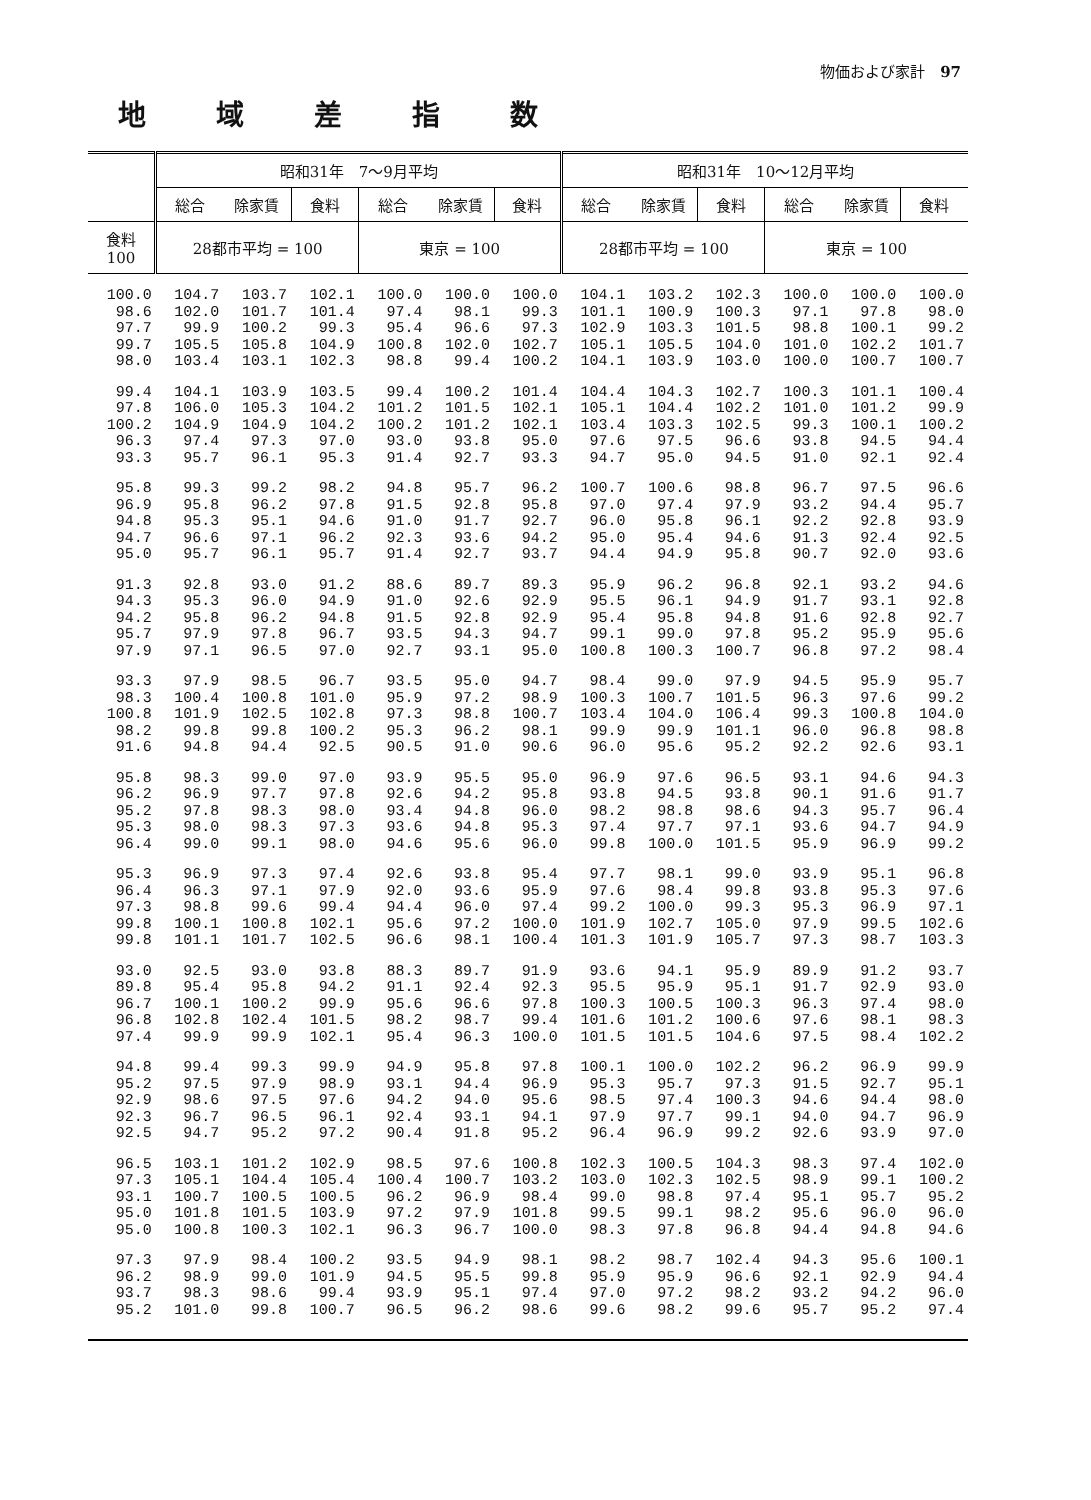物価および家計　97
地域差指数
| | 昭和31年 7～9月平均 | | | | | | 昭和31年 10～12月平均 | | | | | |
| --- | --- | --- | --- | --- | --- | --- | --- | --- | --- | --- | --- | --- |
| | 総合 | 除家賃 | 食料 | 総合 | 除家賃 | 食料 | 総合 | 除家賃 | 食料 | 総合 | 除家賃 | 食料 |
| 食料 100 | 28都市平均 = 100 | | | 東京 = 100 | | | 28都市平均 = 100 | | | 東京 = 100 | | |
| 100.0 98.6 97.7 99.7 98.0 | 104.7 102.0 99.9 105.5 103.4 | 103.7 101.7 100.2 105.8 103.1 | 102.1 101.4 99.3 104.9 102.3 | 100.0 97.4 95.4 100.8 98.8 | 100.0 98.1 96.6 102.0 99.4 | 100.0 99.3 97.3 102.7 100.2 | 104.1 101.1 102.9 105.1 104.1 | 103.2 100.9 103.3 105.5 103.9 | 102.3 100.3 101.5 104.0 103.0 | 100.0 97.1 98.8 101.0 100.0 | 100.0 97.8 100.1 102.2 100.7 | 100.0 98.0 99.2 101.7 100.7 |
| 99.4 97.8 100.2 96.3 93.3 | 104.1 106.0 104.9 97.4 95.7 | 103.9 105.3 104.9 97.3 96.1 | 103.5 104.2 104.2 97.0 95.3 | 99.4 101.2 100.2 93.0 91.4 | 100.2 101.5 101.2 93.8 92.7 | 101.4 102.1 102.1 95.0 93.3 | 104.4 105.1 103.4 97.6 94.7 | 104.3 104.4 103.3 97.5 95.0 | 102.7 102.2 102.5 96.6 94.5 | 100.3 101.0 99.3 93.8 91.0 | 101.1 101.2 100.1 94.5 92.1 | 100.4 99.9 100.2 94.4 92.4 |
| 95.8 96.9 94.8 94.7 95.0 | 99.3 95.8 95.3 96.6 95.7 | 99.2 96.2 95.1 97.1 96.1 | 98.2 97.8 94.6 96.2 95.7 | 94.8 91.5 91.0 92.3 91.4 | 95.7 92.8 91.7 93.6 92.7 | 96.2 95.8 92.7 94.2 93.7 | 100.7 97.0 96.0 95.0 94.4 | 100.6 97.4 95.8 95.4 94.9 | 98.8 97.9 96.1 94.6 95.8 | 96.7 93.2 92.2 91.3 90.7 | 97.5 94.4 92.8 92.4 92.0 | 96.6 95.7 93.9 92.5 93.6 |
| 91.3 94.3 94.2 95.7 97.9 | 92.8 95.3 95.8 97.9 97.1 | 93.0 96.0 96.2 97.8 96.5 | 91.2 94.9 94.8 96.7 97.0 | 88.6 91.0 91.5 93.5 92.7 | 89.7 92.6 92.8 94.3 93.1 | 89.3 92.9 92.9 94.7 95.0 | 95.9 95.5 95.4 99.1 100.8 | 96.2 96.1 95.8 99.0 100.3 | 96.8 94.9 94.8 97.8 100.7 | 92.1 91.7 91.6 95.2 96.8 | 93.2 93.1 92.8 95.9 97.2 | 94.6 92.8 92.7 95.6 98.4 |
| 93.3 98.3 100.8 98.2 91.6 | 97.9 100.4 101.9 99.8 94.8 | 98.5 100.8 102.5 99.8 94.4 | 96.7 101.0 102.8 100.2 92.5 | 93.5 95.9 97.3 95.3 90.5 | 95.0 97.2 98.8 96.2 91.0 | 94.7 98.9 100.7 98.1 90.6 | 98.4 100.3 103.4 99.9 96.0 | 99.0 100.7 104.0 99.9 95.6 | 97.9 101.5 106.4 101.1 95.2 | 94.5 96.3 99.3 96.0 92.2 | 95.9 97.6 100.8 96.8 92.6 | 95.7 99.2 104.0 98.8 93.1 |
| 95.8 96.2 95.2 95.3 96.4 | 98.3 96.9 97.8 98.0 99.0 | 99.0 97.7 98.3 98.3 99.1 | 97.0 97.8 98.0 97.3 98.0 | 93.9 92.6 93.4 93.6 94.6 | 95.5 94.2 94.8 94.8 95.6 | 95.0 95.8 96.0 95.3 96.0 | 96.9 93.8 98.2 97.4 99.8 | 97.6 94.5 98.8 97.7 100.0 | 96.5 93.8 98.6 97.1 101.5 | 93.1 90.1 94.3 93.6 95.9 | 94.6 91.6 95.7 94.7 96.9 | 94.3 91.7 96.4 94.9 99.2 |
| 95.3 96.4 97.3 99.8 99.8 | 96.9 96.3 98.8 100.1 101.1 | 97.3 97.1 99.6 100.8 101.7 | 97.4 97.9 99.4 102.1 102.5 | 92.6 92.0 94.4 95.6 96.6 | 93.8 93.6 96.0 97.2 98.1 | 95.4 95.9 97.4 100.0 100.4 | 97.7 97.6 99.2 101.9 101.3 | 98.1 98.4 100.0 102.7 101.9 | 99.0 99.8 99.3 105.0 105.7 | 93.9 93.8 95.3 97.9 97.3 | 95.1 95.3 96.9 99.5 98.7 | 96.8 97.6 97.1 102.6 103.3 |
| 93.0 89.8 96.7 96.8 97.4 | 92.5 95.4 100.1 102.8 99.9 | 93.0 95.8 100.2 102.4 99.9 | 93.8 94.2 99.9 101.5 102.1 | 88.3 91.1 95.6 98.2 95.4 | 89.7 92.4 96.6 98.7 96.3 | 91.9 92.3 97.8 99.4 100.0 | 93.6 95.5 100.3 101.6 101.5 | 94.1 95.9 100.5 101.2 101.5 | 95.9 95.1 100.3 100.6 104.6 | 89.9 91.7 96.3 97.6 97.5 | 91.2 92.9 97.4 98.1 98.4 | 93.7 93.0 98.0 98.3 102.2 |
| 94.8 95.2 92.9 92.3 92.5 | 99.4 97.5 98.6 96.7 94.7 | 99.3 97.9 97.5 96.5 95.2 | 99.9 98.9 97.6 96.1 97.2 | 94.9 93.1 94.2 92.4 90.4 | 95.8 94.4 94.0 93.1 91.8 | 97.8 96.9 95.6 94.1 95.2 | 100.1 95.3 98.5 97.9 96.4 | 100.0 95.7 97.4 97.7 96.9 | 102.2 97.3 100.3 99.1 99.2 | 96.2 91.5 94.6 94.0 92.6 | 96.9 92.7 94.4 94.7 93.9 | 99.9 95.1 98.0 96.9 97.0 |
| 96.5 97.3 93.1 95.0 95.0 | 103.1 105.1 100.7 101.8 100.8 | 101.2 104.4 100.5 101.5 100.3 | 102.9 105.4 100.5 103.9 102.1 | 98.5 100.4 96.2 97.2 96.3 | 97.6 100.7 96.9 97.9 96.7 | 100.8 103.2 98.4 101.8 100.0 | 102.3 103.0 99.0 99.5 98.3 | 100.5 102.3 98.8 99.1 97.8 | 104.3 102.5 97.4 98.2 96.8 | 98.3 98.9 95.1 95.6 94.4 | 97.4 99.1 95.7 96.0 94.8 | 102.0 100.2 95.2 96.0 94.6 |
| 97.3 96.2 93.7 95.2 | 97.9 98.9 98.3 101.0 | 98.4 99.0 98.6 99.8 | 100.2 101.9 99.4 100.7 | 93.5 94.5 93.9 96.5 | 94.9 95.5 95.1 96.2 | 98.1 99.8 97.4 98.6 | 98.2 95.9 97.0 99.6 | 98.7 95.9 97.2 98.2 | 102.4 96.6 98.2 99.6 | 94.3 92.1 93.2 95.7 | 95.6 92.9 94.2 95.2 | 100.1 94.4 96.0 97.4 |